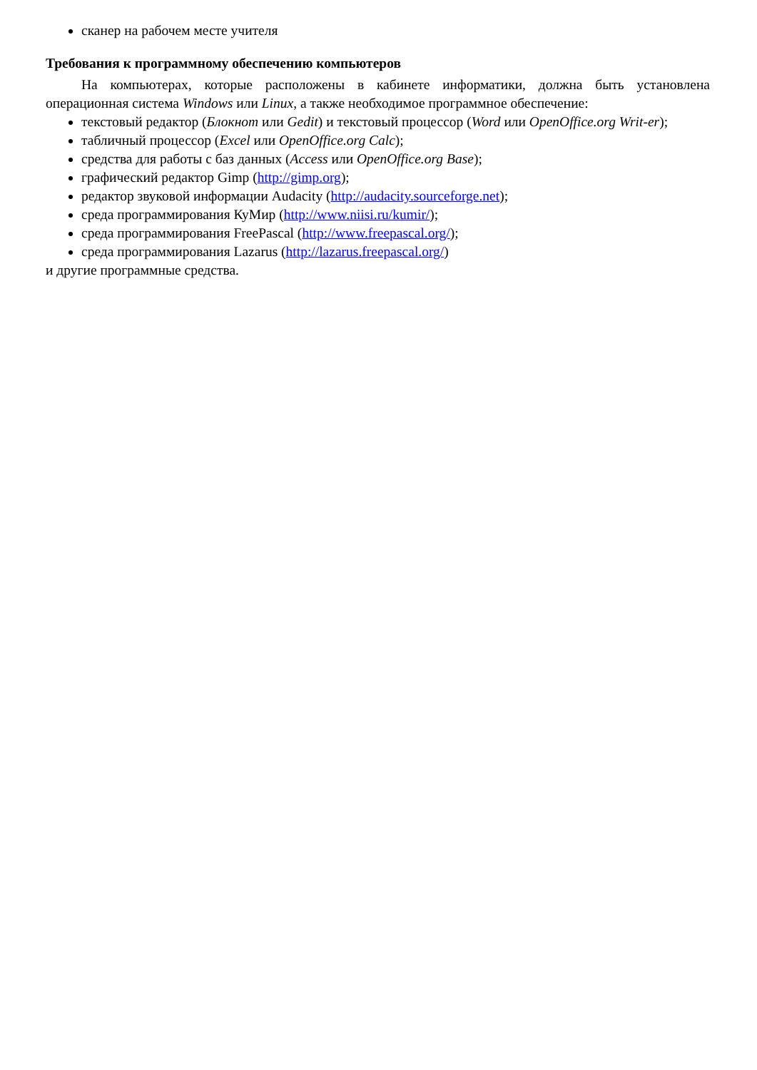сканер на рабочем месте учителя
Требования к программному обеспечению компьютеров
На компьютерах, которые расположены в кабинете информатики, должна быть установлена операционная система Windows или Linux, а также необходимое программное обеспечение:
текстовый редактор (Блокнот или Gedit) и текстовый процессор (Word или OpenOffice.org Writ-er);
табличный процессор (Excel или OpenOffice.org Calc);
средства для работы с баз данных (Access или OpenOffice.org Base);
графический редактор Gimp (http://gimp.org);
редактор звуковой информации Audacity (http://audacity.sourceforge.net);
среда программирования КуМир (http://www.niisi.ru/kumir/);
среда программирования FreePascal (http://www.freepascal.org/);
среда программирования Lazarus (http://lazarus.freepascal.org/)
и другие программные средства.